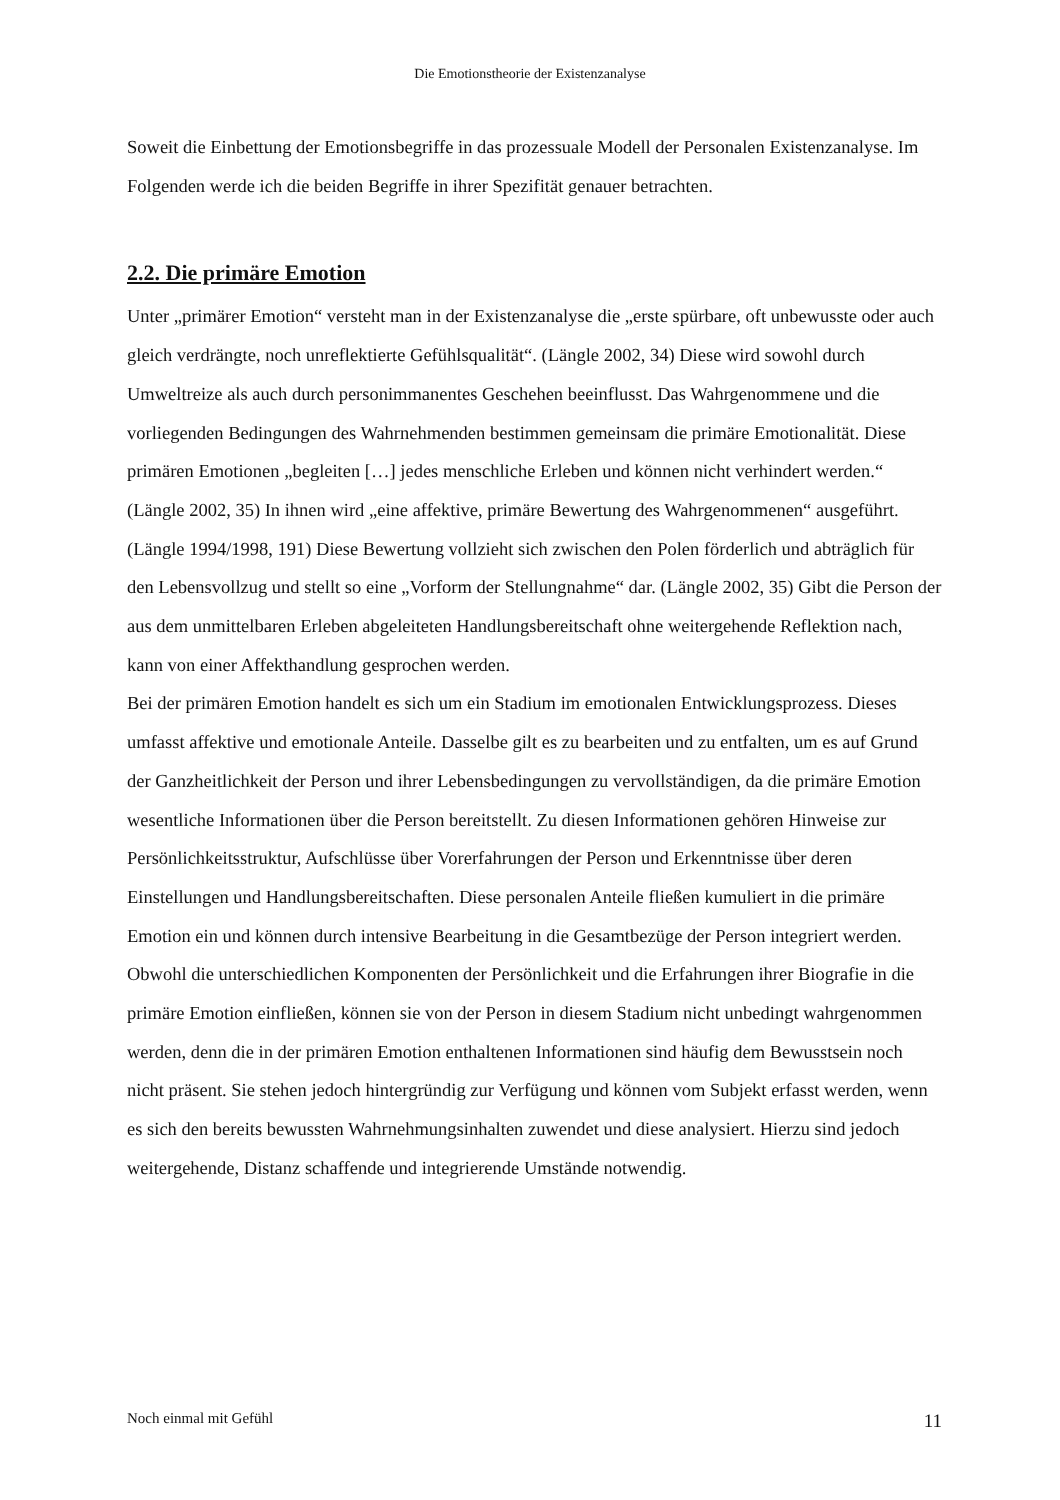Die Emotionstheorie der Existenzanalyse
Soweit die Einbettung der Emotionsbegriffe in das prozessuale Modell der Personalen Existenzanalyse. Im Folgenden werde ich die beiden Begriffe in ihrer Spezifität genauer betrachten.
2.2. Die primäre Emotion
Unter „primärer Emotion“ versteht man in der Existenzanalyse die „erste spürbare, oft unbewusste oder auch gleich verdrängte, noch unreflektierte Gefühlsqualität“. (Längle 2002, 34) Diese wird sowohl durch Umweltreize als auch durch personimmanentes Geschehen beeinflusst. Das Wahrgenommene und die vorliegenden Bedingungen des Wahrnehmenden bestimmen gemeinsam die primäre Emotionalität. Diese primären Emotionen „begleiten […] jedes menschliche Erleben und können nicht verhindert werden.“ (Längle 2002, 35) In ihnen wird „eine affektive, primäre Bewertung des Wahrgenommenen“ ausgeführt. (Längle 1994/1998, 191) Diese Bewertung vollzieht sich zwischen den Polen förderlich und abträglich für den Lebensvollzug und stellt so eine „Vorform der Stellungnahme“ dar. (Längle 2002, 35) Gibt die Person der aus dem unmittelbaren Erleben abgeleiteten Handlungsbereitschaft ohne weitergehende Reflektion nach, kann von einer Affekthandlung gesprochen werden.
Bei der primären Emotion handelt es sich um ein Stadium im emotionalen Entwicklungsprozess. Dieses umfasst affektive und emotionale Anteile. Dasselbe gilt es zu bearbeiten und zu entfalten, um es auf Grund der Ganzheitlichkeit der Person und ihrer Lebensbedingungen zu vervollständigen, da die primäre Emotion wesentliche Informationen über die Person bereitstellt. Zu diesen Informationen gehören Hinweise zur Persönlichkeitsstruktur, Aufschlüsse über Vorerfahrungen der Person und Erkenntnisse über deren Einstellungen und Handlungsbereitschaften. Diese personalen Anteile fließen kumuliert in die primäre Emotion ein und können durch intensive Bearbeitung in die Gesamtbezüge der Person integriert werden. Obwohl die unterschiedlichen Komponenten der Persönlichkeit und die Erfahrungen ihrer Biografie in die primäre Emotion einfließen, können sie von der Person in diesem Stadium nicht unbedingt wahrgenommen werden, denn die in der primären Emotion enthaltenen Informationen sind häufig dem Bewusstsein noch nicht präsent. Sie stehen jedoch hintergründig zur Verfügung und können vom Subjekt erfasst werden, wenn es sich den bereits bewussten Wahrnehmungsinhalten zuwendet und diese analysiert. Hierzu sind jedoch weitergehende, Distanz schaffende und integrierende Umstände notwendig.
Noch einmal mit Gefühl 11